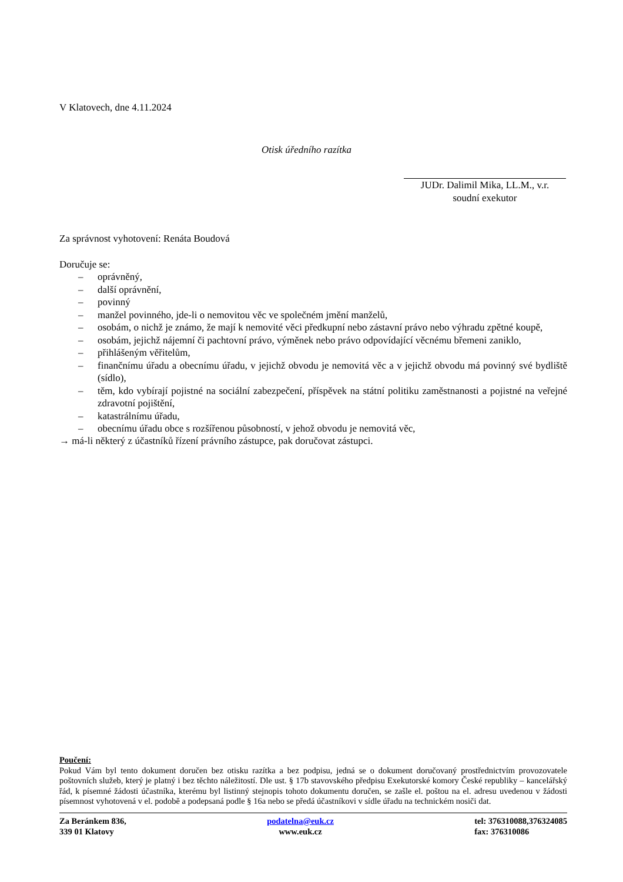V Klatovech, dne 4.11.2024
Otisk úředního razítka
JUDr. Dalimil Mika, LL.M., v.r.
soudní exekutor
Za správnost vyhotovení: Renáta Boudová
Doručuje se:
– oprávněný,
– další oprávnění,
– povinný
– manžel povinného, jde-li o nemovitou věc ve společném jmění manželů,
– osobám, o nichž je známo, že mají k nemovité věci předkupní nebo zástavní právo nebo výhradu zpětné koupě,
– osobám, jejichž nájemní či pachtovní právo, výměnek nebo právo odpovídající věcnému břemeni zaniklo,
– přihlášeným věřitelům,
– finančnímu úřadu a obecnímu úřadu, v jejichž obvodu je nemovitá věc a v jejichž obvodu má povinný své bydliště (sídlo),
– těm, kdo vybírají pojistné na sociální zabezpečení, příspěvek na státní politiku zaměstnanosti a pojistné na veřejné zdravotní pojištění,
– katastrálnímu úřadu,
– obecnímu úřadu obce s rozšířenou působností, v jehož obvodu je nemovitá věc,
→ má-li některý z účastníků řízení právního zástupce, pak doručovat zástupci.
Poučení:
Pokud Vám byl tento dokument doručen bez otisku razítka a bez podpisu, jedná se o dokument doručovaný prostřednictvím provozovatele poštovních služeb, který je platný i bez těchto náležitostí. Dle ust. § 17b stavovského předpisu Exekutorské komory České republiky – kancelářský řád, k písemné žádosti účastníka, kterému byl listinný stejnopis tohoto dokumentu doručen, se zašle el. poštou na el. adresu uvedenou v žádosti písemnost vyhotovená v el. podobě a podepsaná podle § 16a nebo se předá účastníkovi v sídle úřadu na technickém nosiči dat.
Za Beránkem 836,
339 01 Klatovy
podatelna@euk.cz
www.euk.cz
tel: 376310088,376324085
fax: 376310086